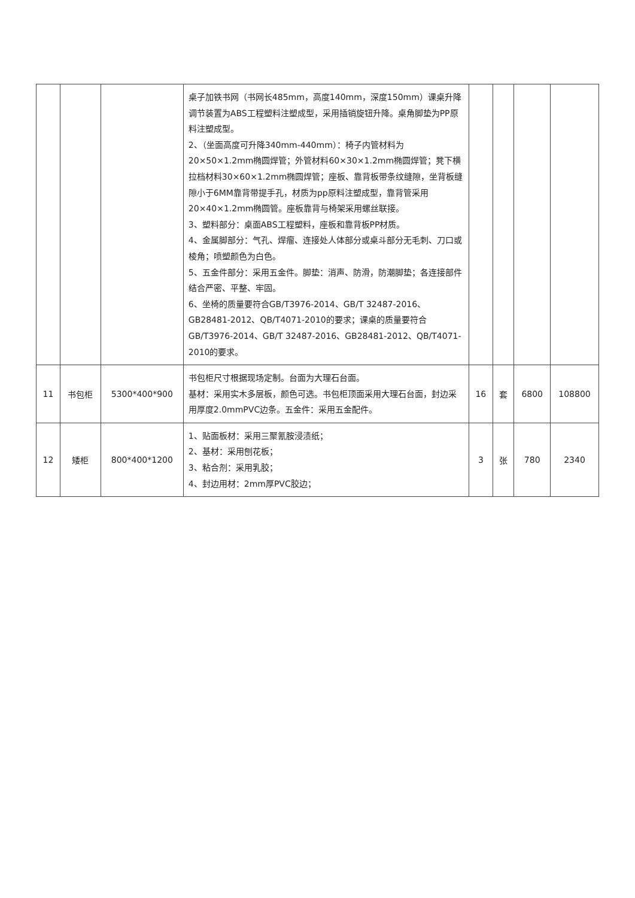| | | | 桌子加铁书网（书网长485mm，高度140mm，深度150mm）课桌升降调节装置为ABS工程塑料注塑成型，采用插销旋钮升降。桌角脚垫为PP原料注塑成型。 2、（坐面高度可升降340mm-440mm）：椅子内管材料为20×50×1.2mm椭圆焊管；外管材料60×30×1.2mm椭圆焊管；凳下横拉档材料30×60×1.2mm椭圆焊管；座板、靠背板带条纹缝隙，坐背板缝隙小于6MM靠背带提手孔，材质为pp原料注塑成型，靠背管采用20×40×1.2mm椭圆管。座板靠背与椅架采用螺丝联接。 3、塑料部分：桌面ABS工程塑料，座板和靠背板PP材质。 4、金属脚部分：气孔、焊瘤、连接处人体部分或桌斗部分无毛刺、刀口或棱角；喷塑颜色为白色。 5、五金件部分：采用五金件。脚垫：消声、防滑，防潮脚垫；各连接部件结合严密、平整、牢固。 6、坐椅的质量要符合GB/T3976-2014、GB/T 32487-2016、GB28481-2012、QB/T4071-2010的要求；课桌的质量要符合GB/T3976-2014、GB/T 32487-2016、GB28481-2012、QB/T4071-2010的要求。 | | | | |
| 11 | 书包柜 | 5300*400*900 | 书包柜尺寸根据现场定制。台面为大理石台面。 基材：采用实木多层板，颜色可选。书包柜顶面采用大理石台面，封边采用厚度2.0mmPVC边条。五金件：采用五金配件。 | 16 | 套 | 6800 | 108800 |
| 12 | 矮柜 | 800*400*1200 | 1、贴面板材：采用三聚氰胺浸渍纸； 2、基材：采用刨花板； 3、粘合剂：采用乳胶； 4、封边用材：2mm厚PVC胶边； | 3 | 张 | 780 | 2340 |